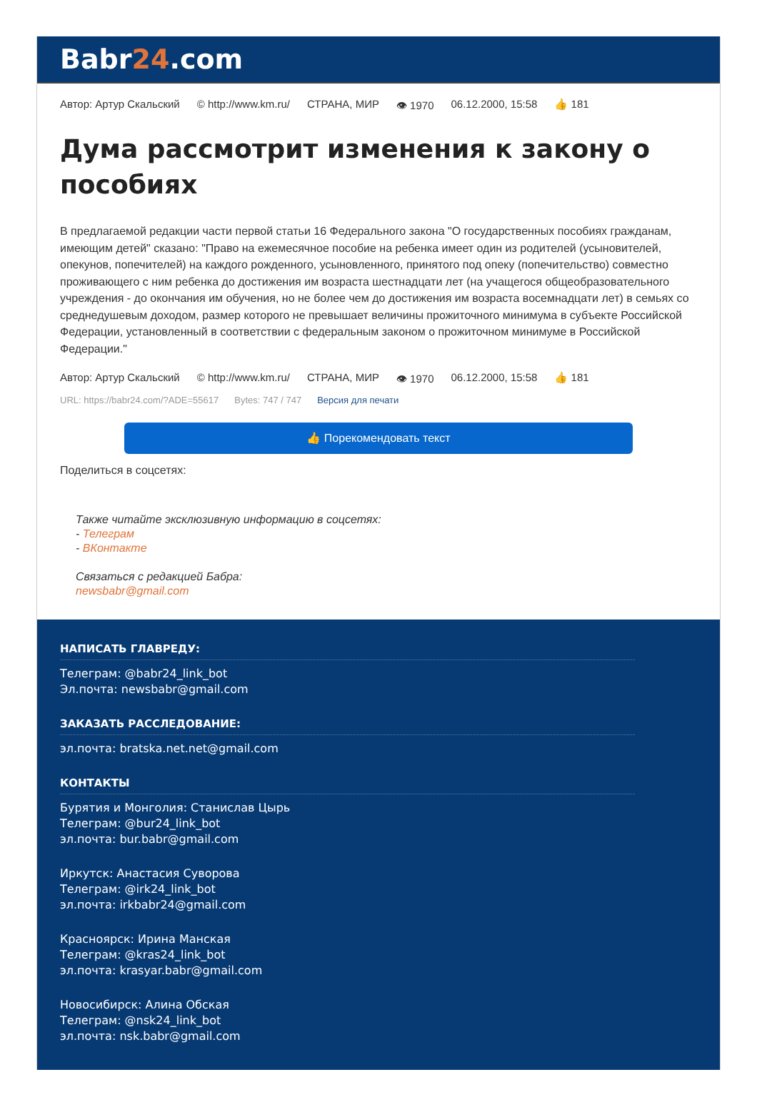Babr24.com
Автор: Артур Скальский © http://www.km.ru/ СТРАНА, МИР 👁 1970 06.12.2000, 15:58 👍 181
Дума рассмотрит изменения к закону о пособиях
В предлагаемой редакции части первой статьи 16 Федерального закона "О государственных пособиях гражданам, имеющим детей" сказано: "Право на ежемесячное пособие на ребенка имеет один из родителей (усыновителей, опекунов, попечителей) на каждого рожденного, усыновленного, принятого под опеку (попечительство) совместно проживающего с ним ребенка до достижения им возраста шестнадцати лет (на учащегося общеобразовательного учреждения - до окончания им обучения, но не более чем до достижения им возраста восемнадцати лет) в семьях со среднедушевым доходом, размер которого не превышает величины прожиточного минимума в субъекте Российской Федерации, установленный в соответствии с федеральным законом о прожиточном минимуме в Российской Федерации."
Автор: Артур Скальский © http://www.km.ru/ СТРАНА, МИР 👁 1970 06.12.2000, 15:58 👍 181
URL: https://babr24.com/?ADE=55617 Bytes: 747 / 747 Версия для печати
👍 Порекомендовать текст
Поделиться в соцсетях:
Также читайте эксклюзивную информацию в соцсетях:
- Телеграм
- ВКонтакте
Связаться с редакцией Бабра:
newsbabr@gmail.com
НАПИСАТЬ ГЛАВРЕДУ:
Телеграм: @babr24_link_bot
Эл.почта: newsbabr@gmail.com
ЗАКАЗАТЬ РАССЛЕДОВАНИЕ:
эл.почта: bratska.net.net@gmail.com
КОНТАКТЫ
Бурятия и Монголия: Станислав Цырь
Телеграм: @bur24_link_bot
эл.почта: bur.babr@gmail.com
Иркутск: Анастасия Суворова
Телеграм: @irk24_link_bot
эл.почта: irkbabr24@gmail.com
Красноярск: Ирина Манская
Телеграм: @kras24_link_bot
эл.почта: krasyar.babr@gmail.com
Новосибирск: Алина Обская
Телеграм: @nsk24_link_bot
эл.почта: nsk.babr@gmail.com